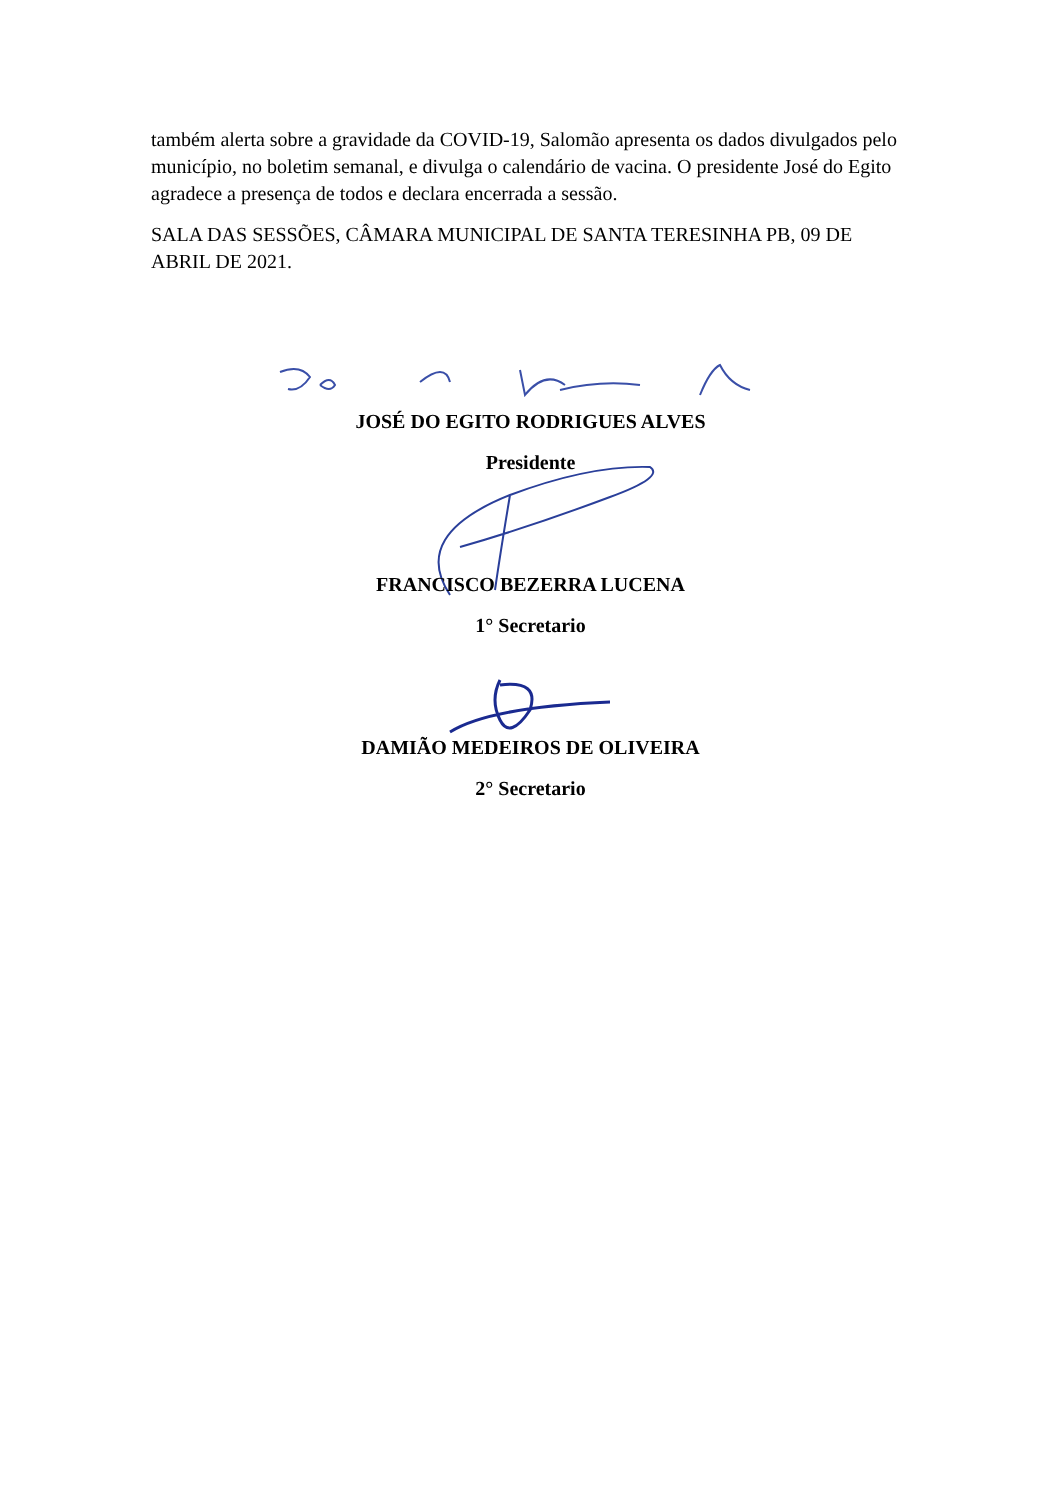também alerta sobre a gravidade da COVID-19, Salomão apresenta os dados divulgados pelo município, no boletim semanal, e divulga o calendário de vacina. O presidente José do Egito agradece a presença de todos e declara encerrada a sessão.
SALA DAS SESSÕES, CÂMARA MUNICIPAL DE SANTA TERESINHA PB, 09 DE ABRIL DE 2021.
JOSÉ DO EGITO RODRIGUES ALVES
Presidente
FRANCISCO BEZERRA LUCENA
1° Secretario
DAMIÃO MEDEIROS DE OLIVEIRA
2° Secretario